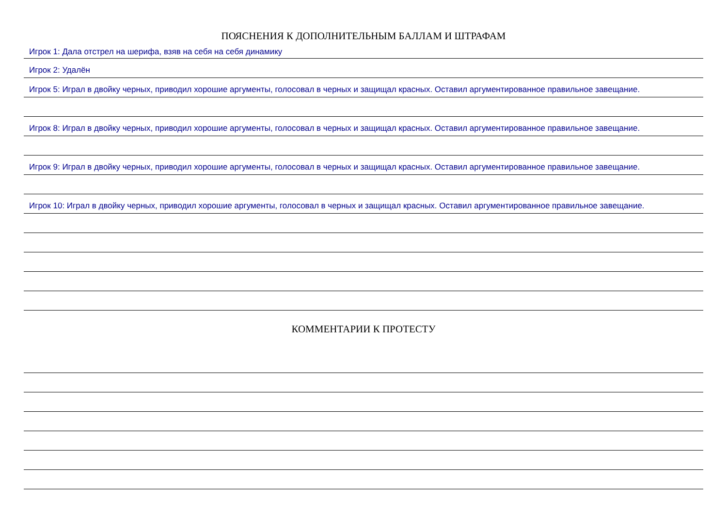ПОЯСНЕНИЯ К ДОПОЛНИТЕЛЬНЫМ БАЛЛАМ И ШТРАФАМ
Игрок 1: Дала отстрел на шерифа, взяв на себя на себя динамику
Игрок 2: Удалён
Игрок 5: Играл в двойку черных, приводил хорошие аргументы, голосовал в черных и защищал красных. Оставил аргументированное правильное завещание.
Игрок 8: Играл в двойку черных, приводил хорошие аргументы, голосовал в черных и защищал красных. Оставил аргументированное правильное завещание.
Игрок 9: Играл в двойку черных, приводил хорошие аргументы, голосовал в черных и защищал красных. Оставил аргументированное правильное завещание.
Игрок 10: Играл в двойку черных, приводил хорошие аргументы, голосовал в черных и защищал красных. Оставил аргументированное правильное завещание.
КОММЕНТАРИИ К ПРОТЕСТУ